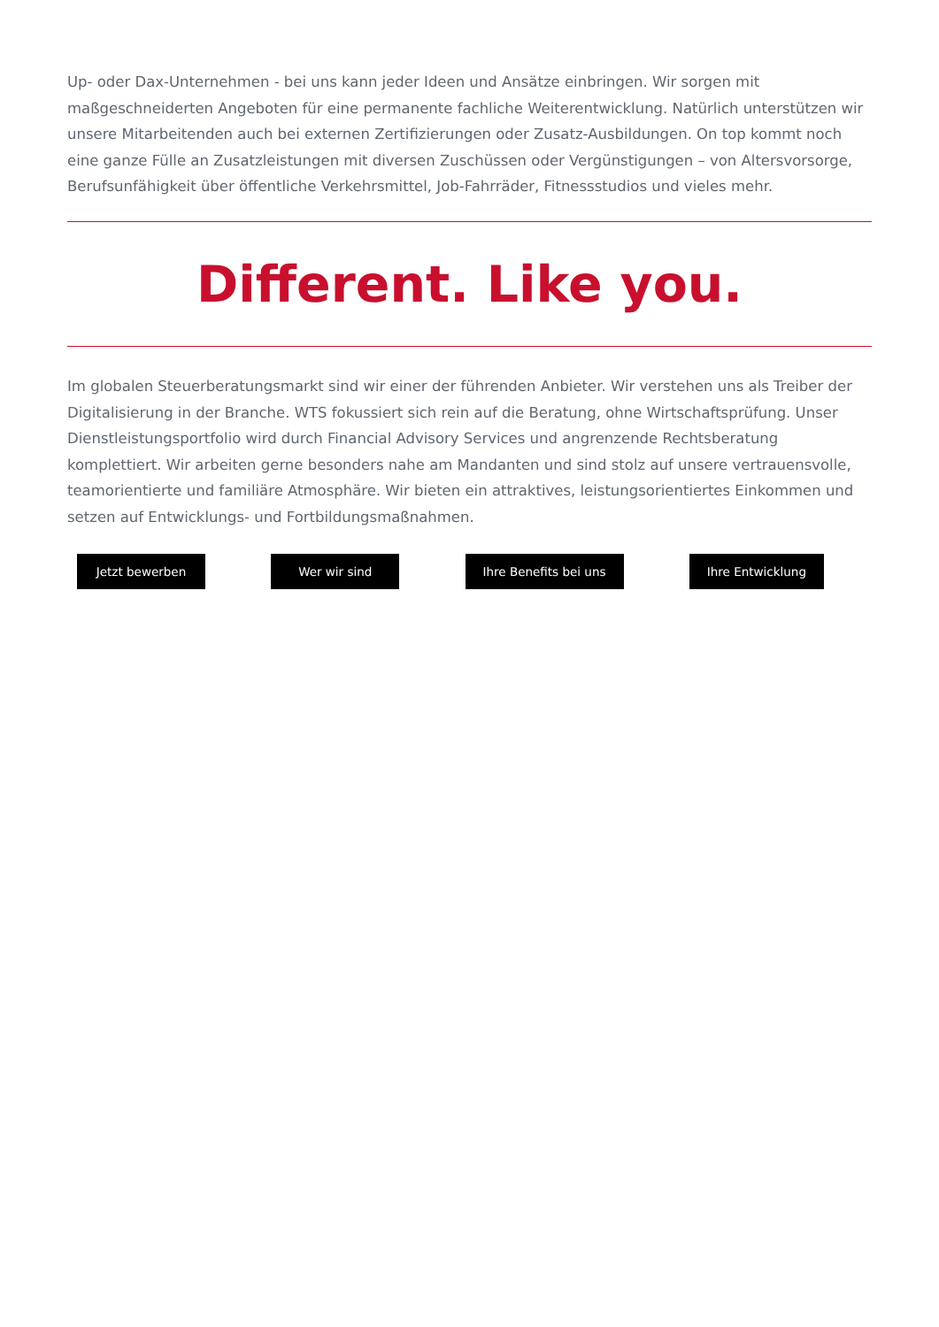Up- oder Dax-Unternehmen - bei uns kann jeder Ideen und Ansätze einbringen. Wir sorgen mit maßgeschneiderten Angeboten für eine permanente fachliche Weiterentwicklung. Natürlich unterstützen wir unsere Mitarbeitenden auch bei externen Zertifizierungen oder Zusatz-Ausbildungen. On top kommt noch eine ganze Fülle an Zusatzleistungen mit diversen Zuschüssen oder Vergünstigungen – von Altersvorsorge, Berufsunfähigkeit über öffentliche Verkehrsmittel, Job-Fahrräder, Fitnessstudios und vieles mehr.
Different. Like you.
Im globalen Steuerberatungsmarkt sind wir einer der führenden Anbieter. Wir verstehen uns als Treiber der Digitalisierung in der Branche. WTS fokussiert sich rein auf die Beratung, ohne Wirtschaftsprüfung. Unser Dienstleistungsportfolio wird durch Financial Advisory Services und angrenzende Rechtsberatung komplettiert. Wir arbeiten gerne besonders nahe am Mandanten und sind stolz auf unsere vertrauensvolle, teamorientierte und familiäre Atmosphäre. Wir bieten ein attraktives, leistungsorientiertes Einkommen und setzen auf Entwicklungs- und Fortbildungsmaßnahmen.
Jetzt bewerben Wer wir sind Ihre Benefits bei uns Ihre Entwicklung